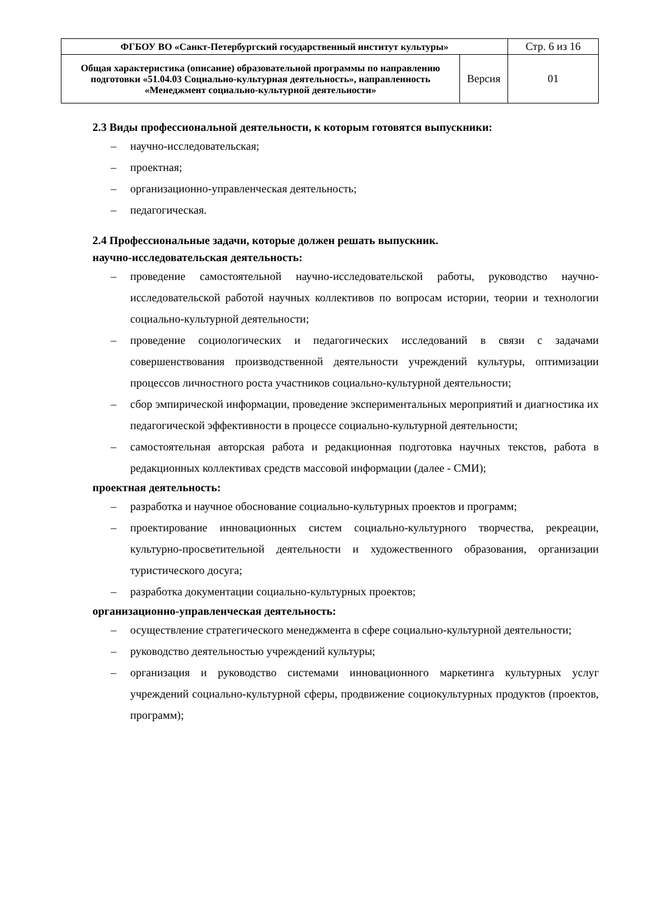| ФГБОУ ВО «Санкт-Петербургский государственный институт культуры» | | Стр. 6 из 16 |
| Общая характеристика (описание) образовательной программы по направлению подготовки «51.04.03 Социально-культурная деятельность», направленность «Менеджмент социально-культурной деятельности» | Версия | 01 |
2.3 Виды профессиональной деятельности, к которым готовятся выпускники:
– научно-исследовательская;
– проектная;
– организационно-управленческая деятельность;
– педагогическая.
2.4 Профессиональные задачи, которые должен решать выпускник.
научно-исследовательская деятельность:
– проведение самостоятельной научно-исследовательской работы, руководство научно-исследовательской работой научных коллективов по вопросам истории, теории и технологии социально-культурной деятельности;
– проведение социологических и педагогических исследований в связи с задачами совершенствования производственной деятельности учреждений культуры, оптимизации процессов личностного роста участников социально-культурной деятельности;
– сбор эмпирической информации, проведение экспериментальных мероприятий и диагностика их педагогической эффективности в процессе социально-культурной деятельности;
– самостоятельная авторская работа и редакционная подготовка научных текстов, работа в редакционных коллективах средств массовой информации (далее - СМИ);
проектная деятельность:
– разработка и научное обоснование социально-культурных проектов и программ;
– проектирование инновационных систем социально-культурного творчества, рекреации, культурно-просветительной деятельности и художественного образования, организации туристического досуга;
– разработка документации социально-культурных проектов;
организационно-управленческая деятельность:
– осуществление стратегического менеджмента в сфере социально-культурной деятельности;
– руководство деятельностью учреждений культуры;
– организация и руководство системами инновационного маркетинга культурных услуг учреждений социально-культурной сферы, продвижение социокультурных продуктов (проектов, программ);